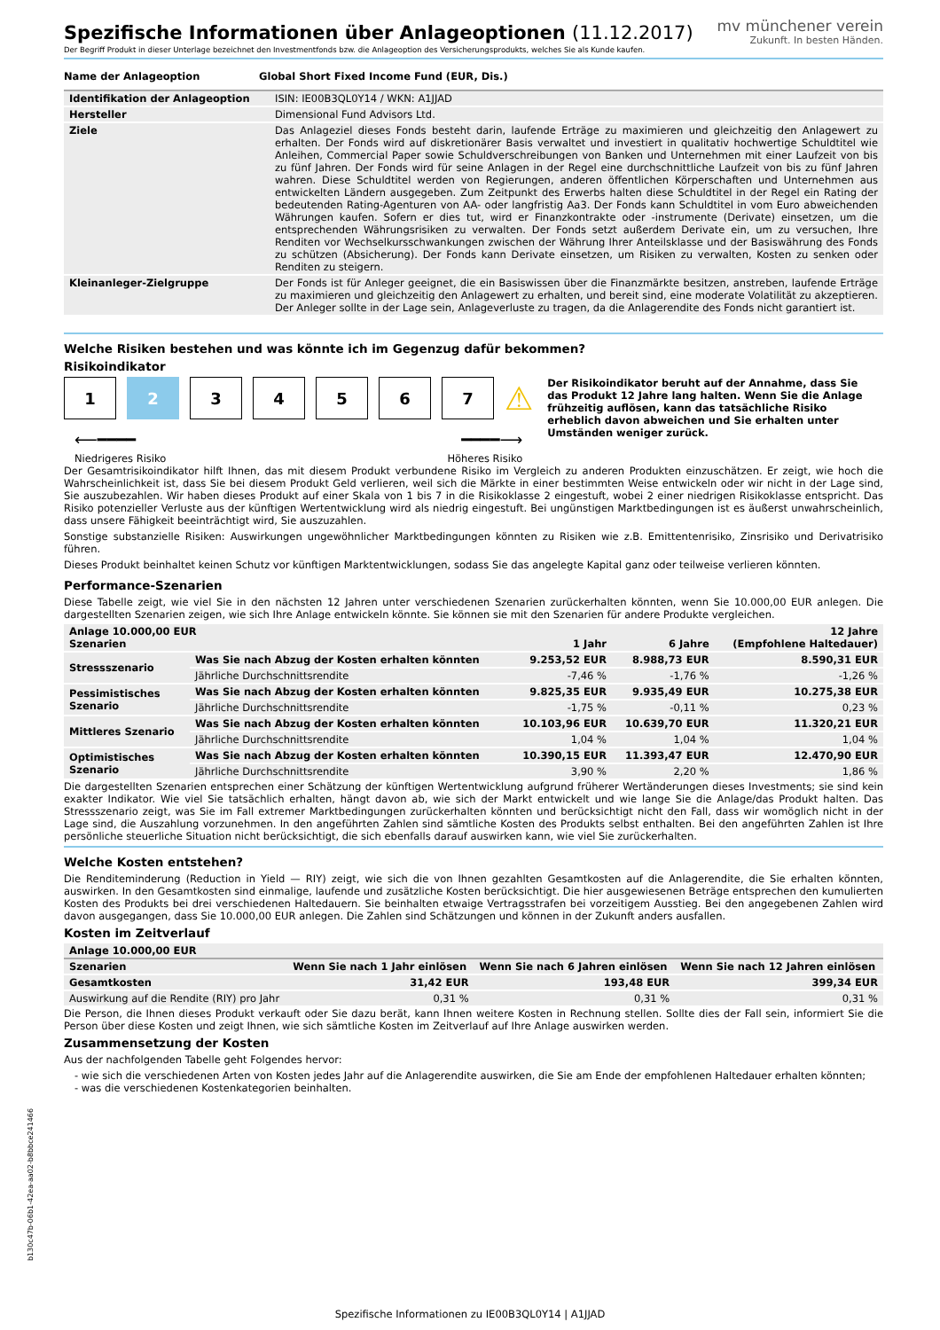mv münchener verein
Zukunft. In besten Händen.
Spezifische Informationen über Anlageoptionen (11.12.2017)
Der Begriff Produkt in dieser Unterlage bezeichnet den Investmentfonds bzw. die Anlageoption des Versicherungsprodukts, welches Sie als Kunde kaufen.
| Name der Anlageoption | Global Short Fixed Income Fund (EUR, Dis.) |
| --- | --- |
| Identifikation der Anlageoption | ISIN: IE00B3QL0Y14 / WKN: A1JJAD |
| Hersteller | Dimensional Fund Advisors Ltd. |
| Ziele | Das Anlageziel dieses Fonds besteht darin, laufende Erträge zu maximieren und gleichzeitig den Anlagewert zu erhalten. Der Fonds wird auf diskretionärer Basis verwaltet und investiert in qualitativ hochwertige Schuldtitel wie Anleihen, Commercial Paper sowie Schuldverschreibungen von Banken und Unternehmen mit einer Laufzeit von bis zu fünf Jahren. Der Fonds wird für seine Anlagen in der Regel eine durchschnittliche Laufzeit von bis zu fünf Jahren wahren. Diese Schuldtitel werden von Regierungen, anderen öffentlichen Körperschaften und Unternehmen aus entwickelten Ländern ausgegeben. Zum Zeitpunkt des Erwerbs halten diese Schuldtitel in der Regel ein Rating der bedeutenden Rating-Agenturen von AA- oder langfristig Aa3. Der Fonds kann Schuldtitel in vom Euro abweichenden Währungen kaufen. Sofern er dies tut, wird er Finanzkontrakte oder -instrumente (Derivate) einsetzen, um die entsprechenden Währungsrisiken zu verwalten. Der Fonds setzt außerdem Derivate ein, um zu versuchen, Ihre Renditen vor Wechselkursschwankungen zwischen der Währung Ihrer Anteilsklasse und der Basiswährung des Fonds zu schützen (Absicherung). Der Fonds kann Derivate einsetzen, um Risiken zu verwalten, Kosten zu senken oder Renditen zu steigern. |
| Kleinanleger-Zielgruppe | Der Fonds ist für Anleger geeignet, die ein Basiswissen über die Finanzmärkte besitzen, anstreben, laufende Erträge zu maximieren und gleichzeitig den Anlagewert zu erhalten, und bereit sind, eine moderate Volatilität zu akzeptieren. Der Anleger sollte in der Lage sein, Anlageverluste zu tragen, da die Anlagerendite des Fonds nicht garantiert ist. |
Welche Risiken bestehen und was könnte ich im Gegenzug dafür bekommen?
Risikoindikator
1 2 3 4 5 6 7
⚠
⟵━━━━ ━━━━⟶
Niedrigeres Risiko Höheres Risiko
Der Risikoindikator beruht auf der Annahme, dass Sie das Produkt 12 Jahre lang halten. Wenn Sie die Anlage frühzeitig auflösen, kann das tatsächliche Risiko erheblich davon abweichen und Sie erhalten unter Umständen weniger zurück.
Der Gesamtrisikoindikator hilft Ihnen, das mit diesem Produkt verbundene Risiko im Vergleich zu anderen Produkten einzuschätzen. Er zeigt, wie hoch die Wahrscheinlichkeit ist, dass Sie bei diesem Produkt Geld verlieren, weil sich die Märkte in einer bestimmten Weise entwickeln oder wir nicht in der Lage sind, Sie auszubezahlen. Wir haben dieses Produkt auf einer Skala von 1 bis 7 in die Risikoklasse 2 eingestuft, wobei 2 einer niedrigen Risikoklasse entspricht. Das Risiko potenzieller Verluste aus der künftigen Wertentwicklung wird als niedrig eingestuft. Bei ungünstigen Marktbedingungen ist es äußerst unwahrscheinlich, dass unsere Fähigkeit beeinträchtigt wird, Sie auszuzahlen.
Sonstige substanzielle Risiken: Auswirkungen ungewöhnlicher Marktbedingungen könnten zu Risiken wie z.B. Emittentenrisiko, Zinsrisiko und Derivatrisiko führen.
Dieses Produkt beinhaltet keinen Schutz vor künftigen Marktentwicklungen, sodass Sie das angelegte Kapital ganz oder teilweise verlieren könnten.
Performance-Szenarien
Diese Tabelle zeigt, wie viel Sie in den nächsten 12 Jahren unter verschiedenen Szenarien zurückerhalten könnten, wenn Sie 10.000,00 EUR anlegen. Die dargestellten Szenarien zeigen, wie sich Ihre Anlage entwickeln könnte. Sie können sie mit den Szenarien für andere Produkte vergleichen.
| Anlage 10.000,00 EUR Szenarien | | 1 Jahr | 6 Jahre | 12 Jahre (Empfohlene Haltedauer) |
| --- | --- | --- | --- | --- |
| Stressszenario | Was Sie nach Abzug der Kosten erhalten könnten | 9.253,52 EUR | 8.988,73 EUR | 8.590,31 EUR |
| | Jährliche Durchschnittsrendite | -7,46 % | -1,76 % | -1,26 % |
| Pessimistisches Szenario | Was Sie nach Abzug der Kosten erhalten könnten | 9.825,35 EUR | 9.935,49 EUR | 10.275,38 EUR |
| | Jährliche Durchschnittsrendite | -1,75 % | -0,11 % | 0,23 % |
| Mittleres Szenario | Was Sie nach Abzug der Kosten erhalten könnten | 10.103,96 EUR | 10.639,70 EUR | 11.320,21 EUR |
| | Jährliche Durchschnittsrendite | 1,04 % | 1,04 % | 1,04 % |
| Optimistisches Szenario | Was Sie nach Abzug der Kosten erhalten könnten | 10.390,15 EUR | 11.393,47 EUR | 12.470,90 EUR |
| | Jährliche Durchschnittsrendite | 3,90 % | 2,20 % | 1,86 % |
Die dargestellten Szenarien entsprechen einer Schätzung der künftigen Wertentwicklung aufgrund früherer Wertänderungen dieses Investments; sie sind kein exakter Indikator. Wie viel Sie tatsächlich erhalten, hängt davon ab, wie sich der Markt entwickelt und wie lange Sie die Anlage/das Produkt halten. Das Stressszenario zeigt, was Sie im Fall extremer Marktbedingungen zurückerhalten könnten und berücksichtigt nicht den Fall, dass wir womöglich nicht in der Lage sind, die Auszahlung vorzunehmen. In den angeführten Zahlen sind sämtliche Kosten des Produkts selbst enthalten. Bei den angeführten Zahlen ist Ihre persönliche steuerliche Situation nicht berücksichtigt, die sich ebenfalls darauf auswirken kann, wie viel Sie zurückerhalten.
Welche Kosten entstehen?
Die Renditeminderung (Reduction in Yield — RIY) zeigt, wie sich die von Ihnen gezahlten Gesamtkosten auf die Anlagerendite, die Sie erhalten könnten, auswirken. In den Gesamtkosten sind einmalige, laufende und zusätzliche Kosten berücksichtigt. Die hier ausgewiesenen Beträge entsprechen den kumulierten Kosten des Produkts bei drei verschiedenen Haltedauern. Sie beinhalten etwaige Vertragsstrafen bei vorzeitigem Ausstieg. Bei den angegebenen Zahlen wird davon ausgegangen, dass Sie 10.000,00 EUR anlegen. Die Zahlen sind Schätzungen und können in der Zukunft anders ausfallen.
Kosten im Zeitverlauf
| Anlage 10.000,00 EUR | | | |
| --- | --- | --- | --- |
| Szenarien | Wenn Sie nach 1 Jahr einlösen | Wenn Sie nach 6 Jahren einlösen | Wenn Sie nach 12 Jahren einlösen |
| Gesamtkosten | 31,42 EUR | 193,48 EUR | 399,34 EUR |
| Auswirkung auf die Rendite (RIY) pro Jahr | 0,31 % | 0,31 % | 0,31 % |
Die Person, die Ihnen dieses Produkt verkauft oder Sie dazu berät, kann Ihnen weitere Kosten in Rechnung stellen. Sollte dies der Fall sein, informiert Sie die Person über diese Kosten und zeigt Ihnen, wie sich sämtliche Kosten im Zeitverlauf auf Ihre Anlage auswirken werden.
Zusammensetzung der Kosten
Aus der nachfolgenden Tabelle geht Folgendes hervor:
- wie sich die verschiedenen Arten von Kosten jedes Jahr auf die Anlagerendite auswirken, die Sie am Ende der empfohlenen Haltedauer erhalten könnten;
- was die verschiedenen Kostenkategorien beinhalten.
b130c47b-06b1-42ea-aa02-b8bbce241466
Spezifische Informationen zu IE00B3QL0Y14 | A1JJAD